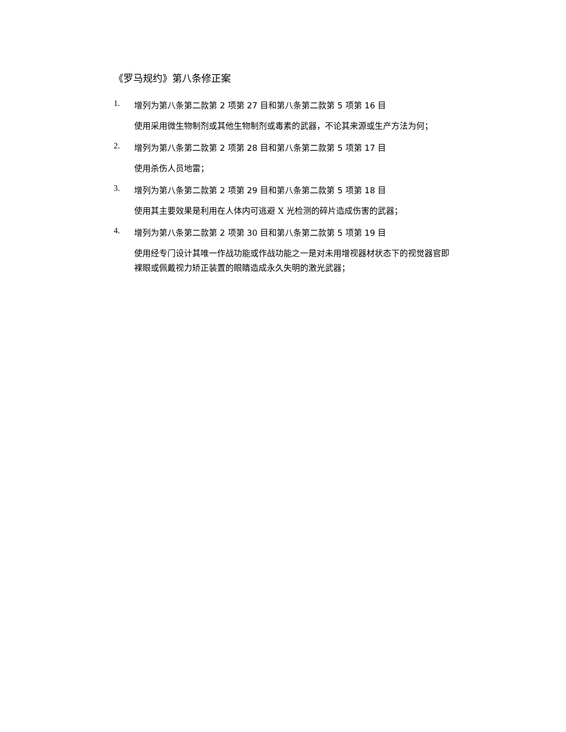《罗马规约》第八条修正案
1. 增列为第八条第二款第 2 项第 27 目和第八条第二款第 5 项第 16 目
使用采用微生物制剂或其他生物制剂或毒素的武器，不论其来源或生产方法为何；
2. 增列为第八条第二款第 2 项第 28 目和第八条第二款第 5 项第 17 目
使用杀伤人员地雷；
3. 增列为第八条第二款第 2 项第 29 目和第八条第二款第 5 项第 18 目
使用其主要效果是利用在人体内可逃避 X 光检测的碎片造成伤害的武器；
4. 增列为第八条第二款第 2 项第 30 目和第八条第二款第 5 项第 19 目
使用经专门设计其唯一作战功能或作战功能之一是对未用增视器材状态下的视觉器官即裸眼或佩戴视力矫正装置的眼睛造成永久失明的激光武器；